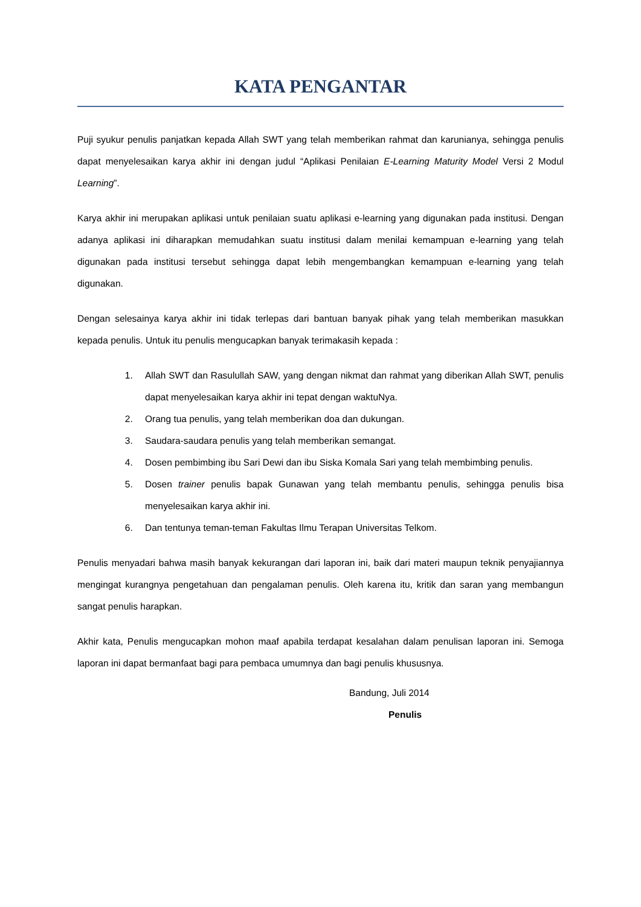KATA PENGANTAR
Puji syukur penulis panjatkan kepada Allah SWT yang telah memberikan rahmat dan karunianya, sehingga penulis dapat menyelesaikan karya akhir ini dengan judul “Aplikasi Penilaian E-Learning Maturity Model Versi 2 Modul Learning”.
Karya akhir ini merupakan aplikasi untuk penilaian suatu aplikasi e-learning yang digunakan pada institusi. Dengan adanya aplikasi ini diharapkan memudahkan suatu institusi dalam menilai kemampuan e-learning yang telah digunakan pada institusi tersebut sehingga dapat lebih mengembangkan kemampuan e-learning yang telah digunakan.
Dengan selesainya karya akhir ini tidak terlepas dari bantuan banyak pihak yang telah memberikan masukkan kepada penulis. Untuk itu penulis mengucapkan banyak terimakasih kepada :
1. Allah SWT dan Rasulullah SAW, yang dengan nikmat dan rahmat yang diberikan Allah SWT, penulis dapat menyelesaikan karya akhir ini tepat dengan waktuNya.
2. Orang tua penulis, yang telah memberikan doa dan dukungan.
3. Saudara-saudara penulis yang telah memberikan semangat.
4. Dosen pembimbing ibu Sari Dewi dan ibu Siska Komala Sari yang telah membimbing penulis.
5. Dosen trainer penulis bapak Gunawan yang telah membantu penulis, sehingga penulis bisa menyelesaikan karya akhir ini.
6. Dan tentunya teman-teman Fakultas Ilmu Terapan Universitas Telkom.
Penulis menyadari bahwa masih banyak kekurangan dari laporan ini, baik dari materi maupun teknik penyajiannya mengingat kurangnya pengetahuan dan pengalaman penulis. Oleh karena itu, kritik dan saran yang membangun sangat penulis harapkan.
Akhir kata, Penulis mengucapkan mohon maaf apabila terdapat kesalahan dalam penulisan laporan ini. Semoga laporan ini dapat bermanfaat bagi para pembaca umumnya dan bagi penulis khususnya.
Bandung, Juli 2014
Penulis